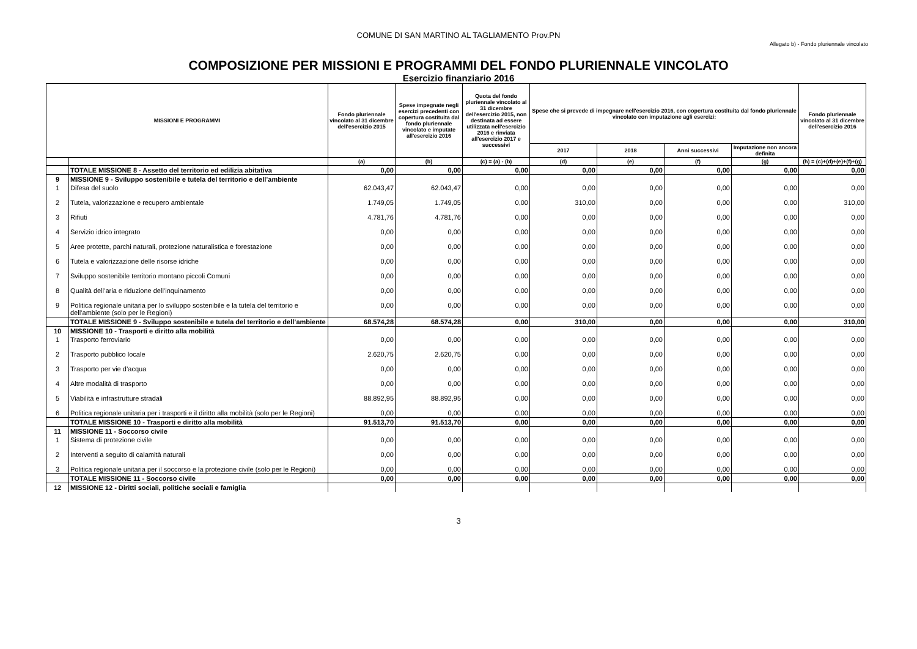COMUNE DI SAN MARTINO AL TAGLIAMENTO Prov.PN
Allegato b) - Fondo pluriennale vincolato
COMPOSIZIONE PER MISSIONI E PROGRAMMI DEL FONDO PLURIENNALE VINCOLATO
Esercizio finanziario 2016
| MISSIONI E PROGRAMMI | | Fondo pluriennale vincolato al 31 dicembre dell'esercizio 2015 | Spese impegnate negli esercizi precedenti con copertura costituita dal fondo pluriennale vincolato e imputate all'esercizio 2016 | Quota del fondo pluriennale vincolato al 31 dicembre dell'esercizio 2015, non destinata ad essere utilizzata nell'esercizio 2016 e rinviata all'esercizio 2017 e successivi | Spese che si prevede di impegnare nell'esercizio 2016, con copertura costituita dal fondo pluriennale vincolato con imputazione agli esercizi: | | | | Fondo pluriennale vincolato al 31 dicembre dell'esercizio 2016 |
| --- | --- | --- | --- | --- | --- | --- | --- | --- | --- |
| | | | | | 2017 | 2018 | Anni successivi | Imputazione non ancora definita | |
| | | (a) | (b) | (c) = (a) - (b) | (d) | (e) | (f) | (g) | (h) = (c)+(d)+(e)+(f)+(g) |
| | TOTALE MISSIONE 8 - Assetto del territorio ed edilizia abitativa | 0,00 | 0,00 | 0,00 | 0,00 | 0,00 | 0,00 | 0,00 | 0,00 |
| 9 | MISSIONE 9 - Sviluppo sostenibile e tutela del territorio e dell’ambiente | | | | | | | | |
| 1 | Difesa del suolo | 62.043,47 | 62.043,47 | 0,00 | 0,00 | 0,00 | 0,00 | 0,00 | 0,00 |
| 2 | Tutela, valorizzazione e recupero ambientale | 1.749,05 | 1.749,05 | 0,00 | 310,00 | 0,00 | 0,00 | 0,00 | 310,00 |
| 3 | Rifiuti | 4.781,76 | 4.781,76 | 0,00 | 0,00 | 0,00 | 0,00 | 0,00 | 0,00 |
| 4 | Servizio idrico integrato | 0,00 | 0,00 | 0,00 | 0,00 | 0,00 | 0,00 | 0,00 | 0,00 |
| 5 | Aree protette, parchi naturali, protezione naturalistica e forestazione | 0,00 | 0,00 | 0,00 | 0,00 | 0,00 | 0,00 | 0,00 | 0,00 |
| 6 | Tutela e valorizzazione delle risorse idriche | 0,00 | 0,00 | 0,00 | 0,00 | 0,00 | 0,00 | 0,00 | 0,00 |
| 7 | Sviluppo sostenibile territorio montano piccoli Comuni | 0,00 | 0,00 | 0,00 | 0,00 | 0,00 | 0,00 | 0,00 | 0,00 |
| 8 | Qualità dell’aria e riduzione dell’inquinamento | 0,00 | 0,00 | 0,00 | 0,00 | 0,00 | 0,00 | 0,00 | 0,00 |
| 9 | Politica regionale unitaria per lo sviluppo sostenibile e la tutela del territorio e dell’ambiente (solo per le Regioni) | 0,00 | 0,00 | 0,00 | 0,00 | 0,00 | 0,00 | 0,00 | 0,00 |
| | TOTALE MISSIONE 9 - Sviluppo sostenibile e tutela del territorio e dell’ambiente | 68.574,28 | 68.574,28 | 0,00 | 310,00 | 0,00 | 0,00 | 0,00 | 310,00 |
| 10 | MISSIONE 10 - Trasporti e diritto alla mobilità | | | | | | | | |
| 1 | Trasporto ferroviario | 0,00 | 0,00 | 0,00 | 0,00 | 0,00 | 0,00 | 0,00 | 0,00 |
| 2 | Trasporto pubblico locale | 2.620,75 | 2.620,75 | 0,00 | 0,00 | 0,00 | 0,00 | 0,00 | 0,00 |
| 3 | Trasporto per vie d’acqua | 0,00 | 0,00 | 0,00 | 0,00 | 0,00 | 0,00 | 0,00 | 0,00 |
| 4 | Altre modalità di trasporto | 0,00 | 0,00 | 0,00 | 0,00 | 0,00 | 0,00 | 0,00 | 0,00 |
| 5 | Viabilità e infrastrutture stradali | 88.892,95 | 88.892,95 | 0,00 | 0,00 | 0,00 | 0,00 | 0,00 | 0,00 |
| 6 | Politica regionale unitaria per i trasporti e il diritto alla mobilità (solo per le Regioni) | 0,00 | 0,00 | 0,00 | 0,00 | 0,00 | 0,00 | 0,00 | 0,00 |
| | TOTALE MISSIONE 10 - Trasporti e diritto alla mobilità | 91.513,70 | 91.513,70 | 0,00 | 0,00 | 0,00 | 0,00 | 0,00 | 0,00 |
| 11 | MISSIONE 11 - Soccorso civile | | | | | | | | |
| 1 | Sistema di protezione civile | 0,00 | 0,00 | 0,00 | 0,00 | 0,00 | 0,00 | 0,00 | 0,00 |
| 2 | Interventi a seguito di calamità naturali | 0,00 | 0,00 | 0,00 | 0,00 | 0,00 | 0,00 | 0,00 | 0,00 |
| 3 | Politica regionale unitaria per il soccorso e la protezione civile (solo per le Regioni) | 0,00 | 0,00 | 0,00 | 0,00 | 0,00 | 0,00 | 0,00 | 0,00 |
| | TOTALE MISSIONE 11 - Soccorso civile | 0,00 | 0,00 | 0,00 | 0,00 | 0,00 | 0,00 | 0,00 | 0,00 |
| 12 | MISSIONE 12 - Diritti sociali, politiche sociali e famiglia | | | | | | | | |
3